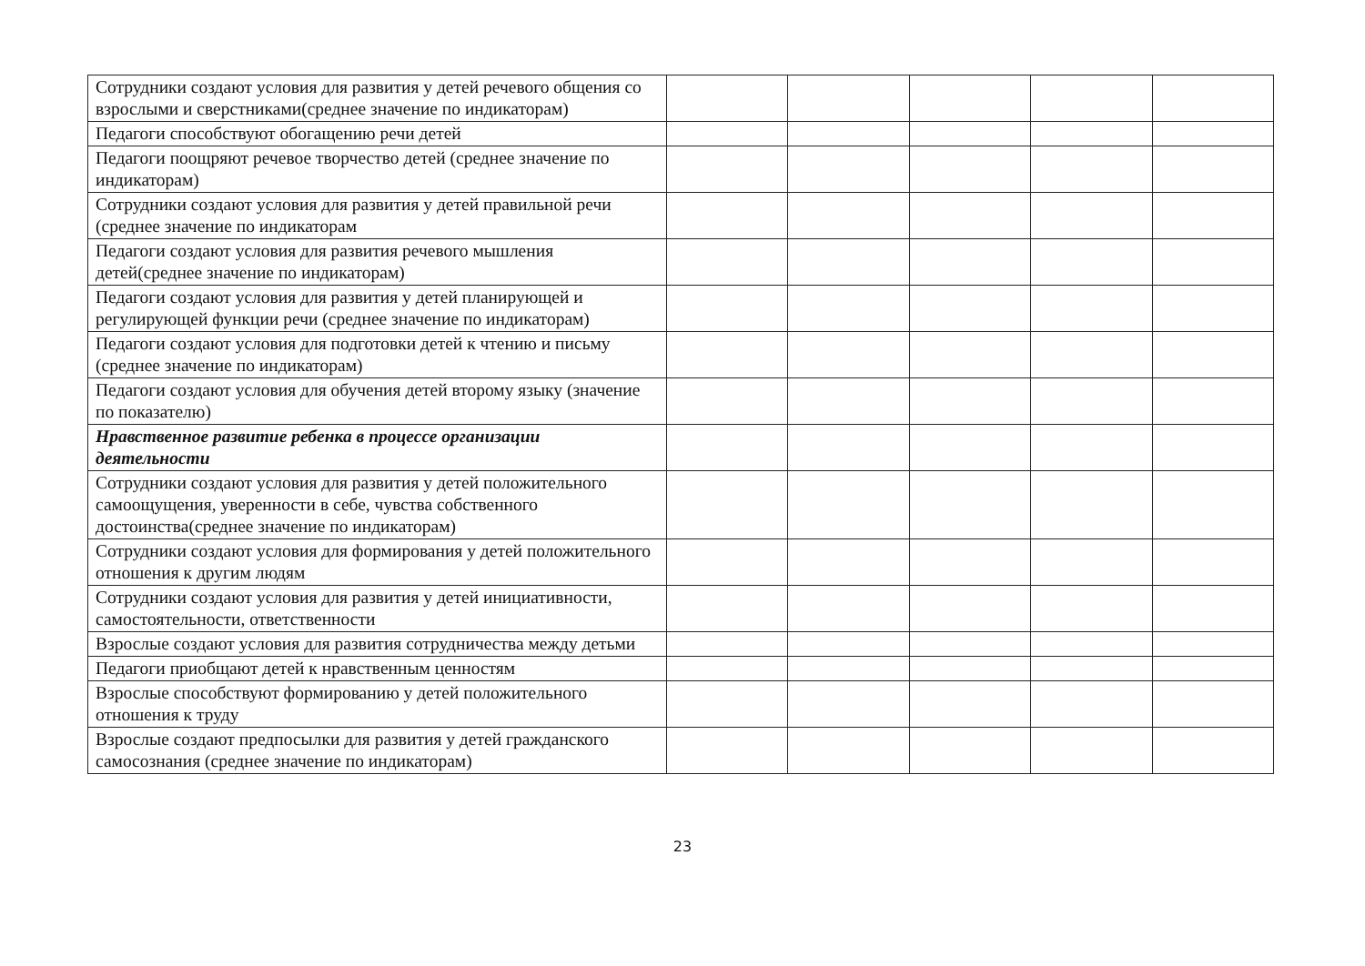| Сотрудники создают условия для развития у детей речевого общения со взрослыми и сверстниками(среднее значение по индикаторам) | | | | | |
| Педагоги способствуют обогащению речи детей | | | | | |
| Педагоги поощряют речевое творчество детей (среднее значение по индикаторам) | | | | | |
| Сотрудники создают условия для развития у детей правильной речи (среднее значение по индикаторам | | | | | |
| Педагоги создают условия для развития речевого мышления детей(среднее значение по индикаторам) | | | | | |
| Педагоги создают условия для развития у детей планирующей и регулирующей функции речи (среднее значение по индикаторам) | | | | | |
| Педагоги создают условия для подготовки детей к чтению и письму (среднее значение по индикаторам) | | | | | |
| Педагоги создают условия для обучения детей второму языку (значение по показателю) | | | | | |
| Нравственное развитие ребенка в процессе организации деятельности | | | | | |
| Сотрудники создают условия для развития у детей положительного самоощущения, уверенности в себе, чувства собственного достоинства(среднее значение по индикаторам) | | | | | |
| Сотрудники создают условия для формирования у детей положительного отношения к другим людям | | | | | |
| Сотрудники создают условия для развития у детей инициативности, самостоятельности, ответственности | | | | | |
| Взрослые создают условия для развития сотрудничества между детьми | | | | | |
| Педагоги приобщают детей к нравственным ценностям | | | | | |
| Взрослые способствуют формированию у детей положительного отношения к труду | | | | | |
| Взрослые создают предпосылки для развития у детей гражданского самосознания (среднее значение по индикаторам) | | | | | |
23